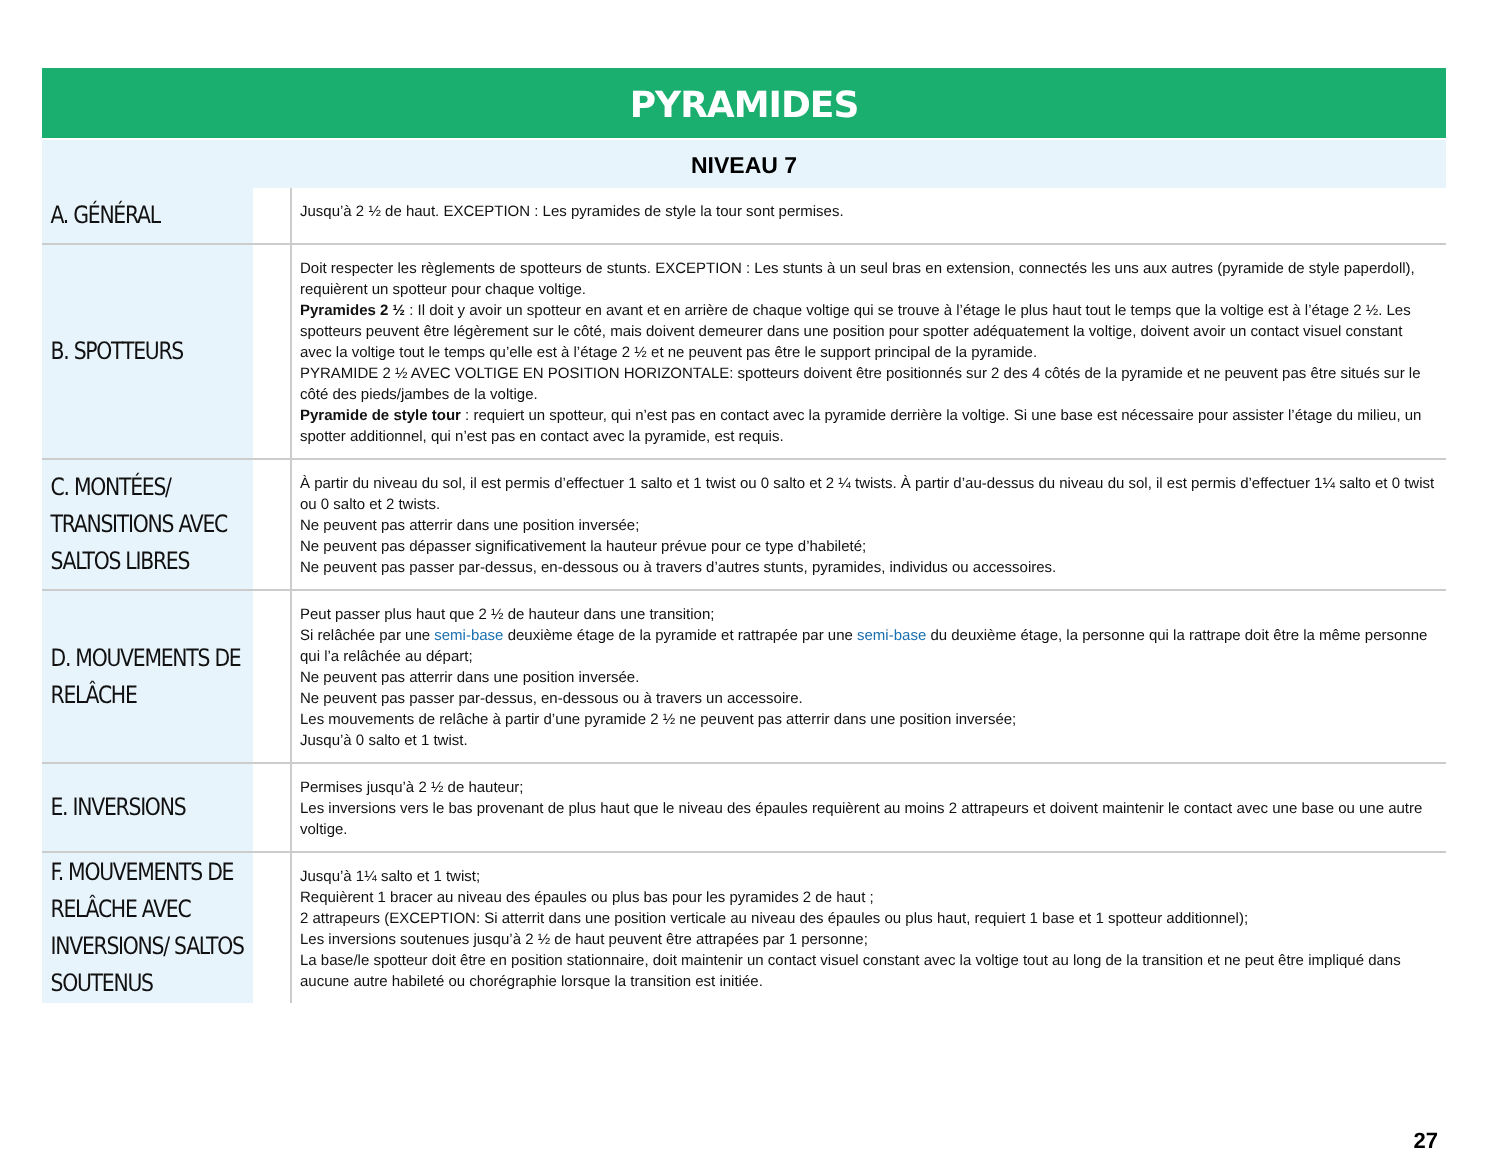PYRAMIDES
NIVEAU 7
| A. GÉNÉRAL | Jusqu’à 2 ½ de haut. EXCEPTION : Les pyramides de style la tour sont permises. |
| B. SPOTTEURS | Doit respecter les règlements de spotteurs de stunts. EXCEPTION : Les stunts à un seul bras en extension, connectés les uns aux autres (pyramide de style paperdoll), requièrent un spotteur pour chaque voltige. Pyramides 2 ½ : Il doit y avoir un spotteur en avant et en arrière de chaque voltige qui se trouve à l’étage le plus haut tout le temps que la voltige est à l’étage 2 ½. Les spotteurs peuvent être légèrement sur le côté, mais doivent demeurer dans une position pour spotter adéquatement la voltige, doivent avoir un contact visuel constant avec la voltige tout le temps qu’elle est à l’étage 2 ½ et ne peuvent pas être le support principal de la pyramide. PYRAMIDE 2 ½ AVEC VOLTIGE EN POSITION HORIZONTALE: spotteurs doivent être positionnés sur 2 des 4 côtés de la pyramide et ne peuvent pas être situés sur le côté des pieds/jambes de la voltige. Pyramide de style tour : requiert un spotteur, qui n’est pas en contact avec la pyramide derrière la voltige. Si une base est nécessaire pour assister l’étage du milieu, un spotter additionnel, qui n’est pas en contact avec la pyramide, est requis. |
| C. MONTÉES/ TRANSITIONS AVEC SALTOS LIBRES | À partir du niveau du sol, il est permis d’effectuer 1 salto et 1 twist ou 0 salto et 2 ¼ twists. À partir d’au-dessus du niveau du sol, il est permis d’effectuer 1¼ salto et 0 twist ou 0 salto et 2 twists. Ne peuvent pas atterrir dans une position inversée; Ne peuvent pas dépasser significativement la hauteur prévue pour ce type d’habileté; Ne peuvent pas passer par-dessus, en-dessous ou à travers d’autres stunts, pyramides, individus ou accessoires. |
| D. MOUVEMENTS DE RELÂCHE | Peut passer plus haut que 2 ½ de hauteur dans une transition; Si relâchée par une semi-base deuxième étage de la pyramide et rattrapée par une semi-base du deuxième étage, la personne qui la rattrape doit être la même personne qui l’a relâchée au départ; Ne peuvent pas atterrir dans une position inversée. Ne peuvent pas passer par-dessus, en-dessous ou à travers un accessoire. Les mouvements de relâche à partir d’une pyramide 2 ½ ne peuvent pas atterrir dans une position inversée; Jusqu’à 0 salto et 1 twist. |
| E. INVERSIONS | Permises jusqu’à 2 ½ de hauteur; Les inversions vers le bas provenant de plus haut que le niveau des épaules requièrent au moins 2 attrapeurs et doivent maintenir le contact avec une base ou une autre voltige. |
| F. MOUVEMENTS DE RELÂCHE AVEC INVERSIONS/ SALTOS SOUTENUS | Jusqu’à 1¼ salto et 1 twist; Requièrent 1 bracer au niveau des épaules ou plus bas pour les pyramides 2 de haut ; 2 attrapeurs (EXCEPTION: Si atterrit dans une position verticale au niveau des épaules ou plus haut, requiert 1 base et 1 spotteur additionnel); Les inversions soutenues jusqu’à 2 ½ de haut peuvent être attrapées par 1 personne; La base/le spotteur doit être en position stationnaire, doit maintenir un contact visuel constant avec la voltige tout au long de la transition et ne peut être impliqué dans aucune autre habileté ou chorégraphie lorsque la transition est initiée. |
27